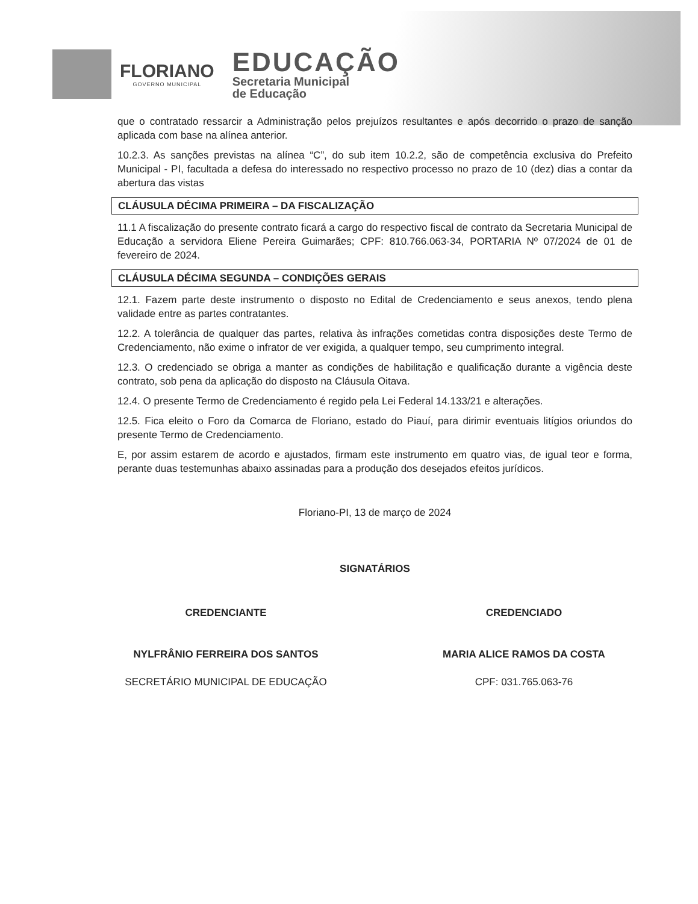FLORIANO
GOVERNO MUNICIPAL
EDUCAÇÃO
Secretaria Municipal
de Educação
que o contratado ressarcir a Administração pelos prejuízos resultantes e após decorrido o prazo de sanção aplicada com base na alínea anterior.
10.2.3. As sanções previstas na alínea “C”, do sub item 10.2.2, são de competência exclusiva do Prefeito Municipal - PI, facultada a defesa do interessado no respectivo processo no prazo de 10 (dez) dias a contar da abertura das vistas
CLÁUSULA DÉCIMA PRIMEIRA – DA FISCALIZAÇÃO
11.1 A fiscalização do presente contrato ficará a cargo do respectivo fiscal de contrato da Secretaria Municipal de Educação a servidora Eliene Pereira Guimarães; CPF: 810.766.063-34, PORTARIA Nº 07/2024 de 01 de fevereiro de 2024.
CLÁUSULA DÉCIMA SEGUNDA – CONDIÇÕES GERAIS
12.1. Fazem parte deste instrumento o disposto no Edital de Credenciamento e seus anexos, tendo plena validade entre as partes contratantes.
12.2. A tolerância de qualquer das partes, relativa às infrações cometidas contra disposições deste Termo de Credenciamento, não exime o infrator de ver exigida, a qualquer tempo, seu cumprimento integral.
12.3. O credenciado se obriga a manter as condições de habilitação e qualificação durante a vigência deste contrato, sob pena da aplicação do disposto na Cláusula Oitava.
12.4. O presente Termo de Credenciamento é regido pela Lei Federal 14.133/21 e alterações.
12.5. Fica eleito o Foro da Comarca de Floriano, estado do Piauí, para dirimir eventuais litígios oriundos do presente Termo de Credenciamento.
E, por assim estarem de acordo e ajustados, firmam este instrumento em quatro vias, de igual teor e forma, perante duas testemunhas abaixo assinadas para a produção dos desejados efeitos jurídicos.
Floriano-PI, 13 de março de 2024
SIGNATÁRIOS
CREDENCIANTE
NYLFRÂNIO FERREIRA DOS SANTOS
SECRETÁRIO MUNICIPAL DE EDUCAÇÃO
CREDENCIADO
MARIA ALICE RAMOS DA COSTA
CPF: 031.765.063-76